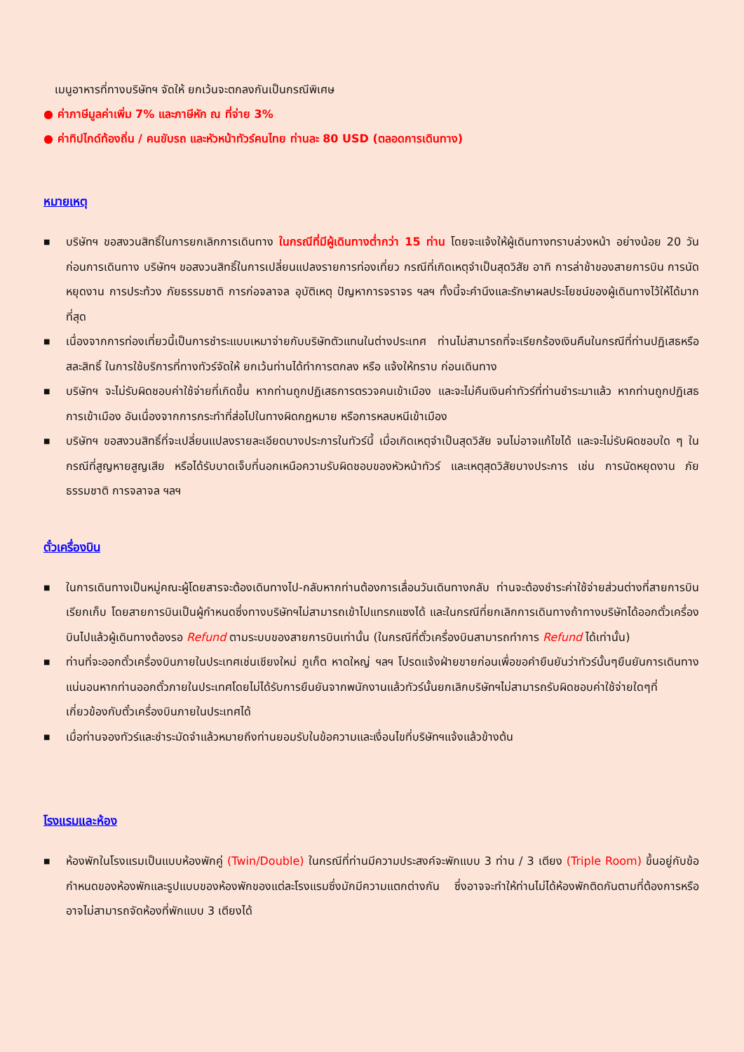เมนูอาหารที่ทางบริษัทฯ จัดให้ ยกเว้นจะตกลงกันเป็นกรณีพิเศษ
● ค่าภาษีมูลค่าเพิ่ม 7% และภาษีหัก ณ ที่จ่าย 3%
● ค่าทิปไกด์ท้องถิ่น / คนขับรถ และหัวหน้าทัวร์คนไทย ท่านละ 80 USD (ตลอดการเดินทาง)
หมายเหตุ
■ บริษัทฯ ขอสงวนสิทธิ์ในการยกเลิกการเดินทาง ในกรณีที่มีผู้เดินทางต่ำกว่า 15 ท่าน โดยจะแจ้งให้ผู้เดินทางทราบล่วงหน้า อย่างน้อย 20 วัน ก่อนการเดินทาง บริษัทฯ ขอสงวนสิทธิ์ในการเปลี่ยนแปลงรายการท่องเที่ยว กรณีที่เกิดเหตุจำเป็นสุดวิสัย อาทิ การล่าช้าของสายการบิน การนัดหยุดงาน การประท้วง ภัยธรรมชาติ การก่อจลาจล อุบัติเหตุ ปัญหาการจราจร ฯลฯ ทั้งนี้จะคำนึงและรักษาผลประโยชน์ของผู้เดินทางไว้ให้ได้มากที่สุด
■ เนื่องจากการท่องเที่ยวนี้เป็นการชำระแบบเหมาจ่ายกับบริษัทตัวแทนในต่างประเทศ ท่านไม่สามารถที่จะเรียกร้องเงินคืนในกรณีที่ท่านปฏิเสธหรือสละสิทธิ์ ในการใช้บริการที่ทางทัวร์จัดให้ ยกเว้นท่านได้ทำการตกลง หรือ แจ้งให้ทราบ ก่อนเดินทาง
■ บริษัทฯ จะไม่รับผิดชอบค่าใช้จ่ายที่เกิดขึ้น หากท่านถูกปฏิเสธการตรวจคนเข้าเมือง และจะไม่คืนเงินค่าทัวร์ที่ท่านชำระมาแล้ว หากท่านถูกปฏิเสธการเข้าเมือง อันเนื่องจากการกระทำที่ส่อไปในทางผิดกฎหมาย หรือการหลบหนีเข้าเมือง
■ บริษัทฯ ขอสงวนสิทธิ์ที่จะเปลี่ยนแปลงรายละเอียดบางประการในทัวร์นี้ เมื่อเกิดเหตุจำเป็นสุดวิสัย จนไม่อาจแก้ไขได้ และจะไม่รับผิดชอบใด ๆ ในกรณีที่สูญหายสูญเสีย หรือได้รับบาดเจ็บที่นอกเหนือความรับผิดชอบของหัวหน้าทัวร์ และเหตุสุดวิสัยบางประการ เช่น การนัดหยุดงาน ภัยธรรมชาติ การจลาจล ฯลฯ
ตั๋วเครื่องบิน
■ ในการเดินทางเป็นหมู่คณะผู้โดยสารจะต้องเดินทางไป-กลับหากท่านต้องการเลื่อนวันเดินทางกลับ ท่านจะต้องชำระค่าใช้จ่ายส่วนต่างที่สายการบินเรียกเก็บ โดยสายการบินเป็นผู้กำหนดซึ่งทางบริษัทฯไม่สามารถเข้าไปแทรกแซงได้ และในกรณีที่ยกเลิกการเดินทางถ้าทางบริษัทได้ออกตั๋วเครื่องบินไปแล้วผู้เดินทางต้องรอ Refund ตามระบบของสายการบินเท่านั้น (ในกรณีที่ตั๋วเครื่องบินสามารถทำการ Refund ได้เท่านั้น)
■ ท่านที่จะออกตั๋วเครื่องบินภายในประเทศเช่นเชียงใหม่ ภูเก็ต หาดใหญ่ ฯลฯ โปรดแจ้งฝ่ายขายก่อนเพื่อขอคำยืนยันว่าทัวร์นั้นๆยืนยันการเดินทางแน่นอนหากท่านออกตั๋วภายในประเทศโดยไม่ได้รับการยืนยันจากพนักงานแล้วทัวร์นั้นยกเลิกบริษัทฯไม่สามารถรับผิดชอบค่าใช้จ่ายใดๆที่เกี่ยวข้องกับตั๋วเครื่องบินภายในประเทศได้
■ เมื่อท่านจองทัวร์และชำระมัดจำแล้วหมายถึงท่านยอมรับในข้อความและเงื่อนไขที่บริษัทฯแจ้งแล้วข้างต้น
โรงแรมและห้อง
■ ห้องพักในโรงแรมเป็นแบบห้องพักคู่ (Twin/Double) ในกรณีที่ท่านมีความประสงค์จะพักแบบ 3 ท่าน / 3 เตียง (Triple Room) ขึ้นอยู่กับข้อกำหนดของห้องพักและรูปแบบของห้องพักของแต่ละโรงแรมซึ่งมักมีความแตกต่างกัน ซึ่งอาจจะทำให้ท่านไม่ได้ห้องพักติดกันตามที่ต้องการหรือ อาจไม่สามารถจัดห้องที่พักแบบ 3 เตียงได้